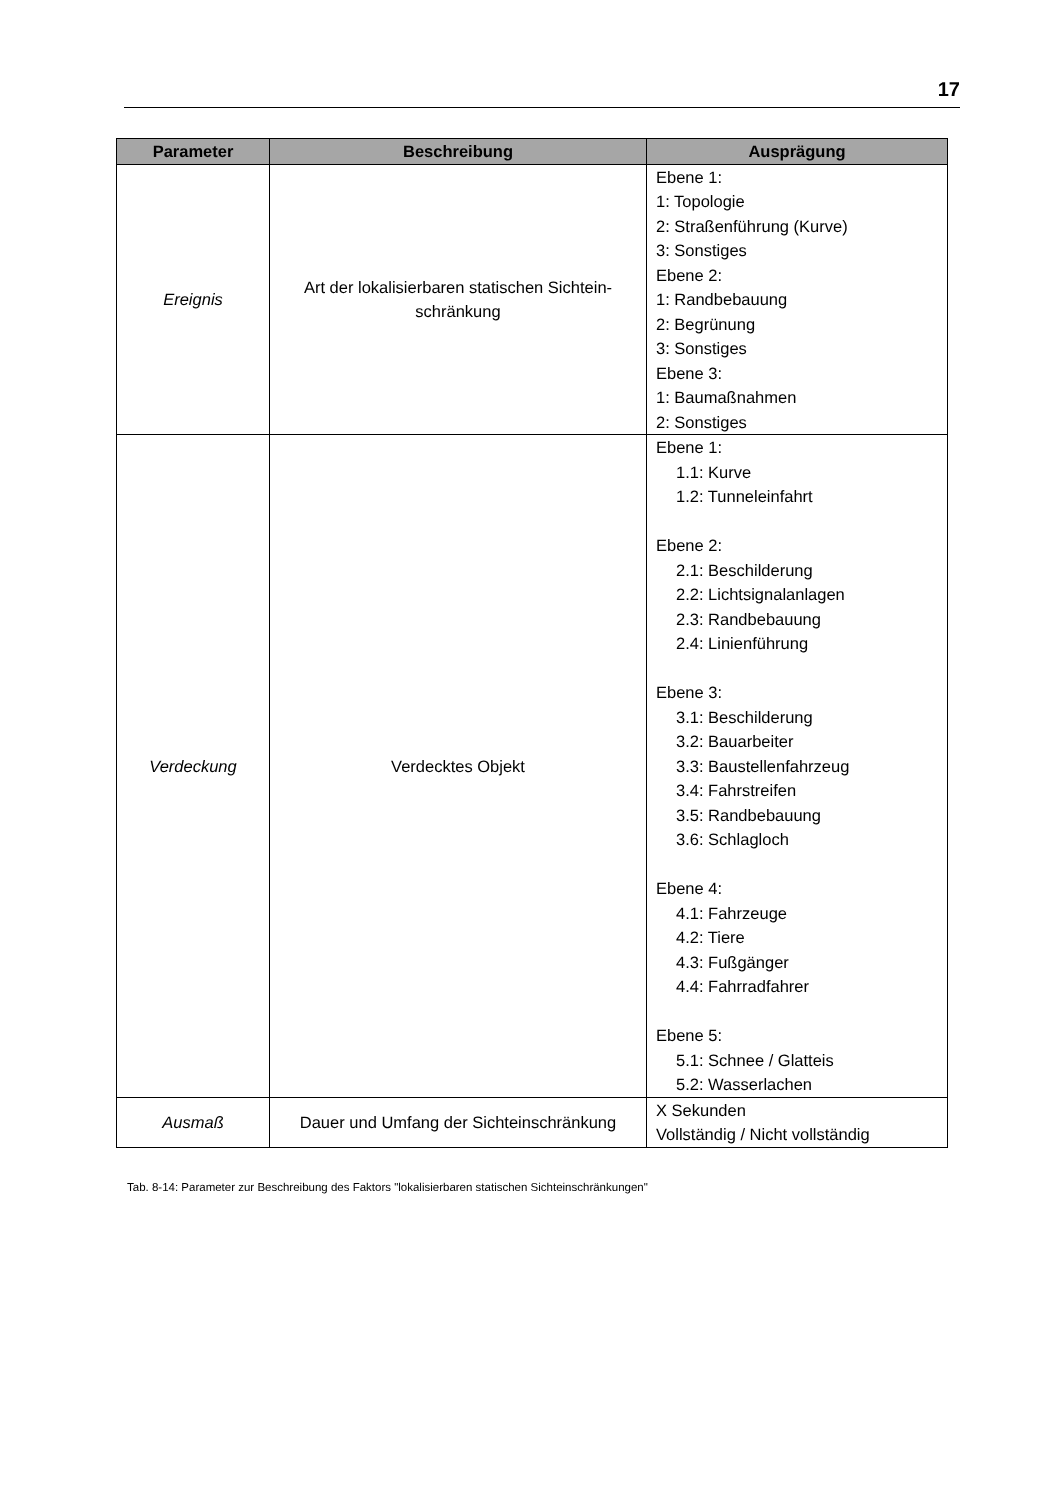17
| Parameter | Beschreibung | Ausprägung |
| --- | --- | --- |
| Ereignis | Art der lokalisierbaren statischen Sichtein- schränkung | Ebene 1: 1: Topologie 2: Straßenführung (Kurve) 3: Sonstiges Ebene 2: 1: Randbebauung 2: Begrünung 3: Sonstiges Ebene 3: 1: Baumaßnahmen 2: Sonstiges |
| Verdeckung | Verdecktes Objekt | Ebene 1: 1.1: Kurve 1.2: Tunneleinfahrt Ebene 2: 2.1: Beschilderung 2.2: Lichtsignalanlagen 2.3: Randbebauung 2.4: Linienführung Ebene 3: 3.1: Beschilderung 3.2: Bauarbeiter 3.3: Baustellenfahrzeug 3.4: Fahrstreifen 3.5: Randbebauung 3.6: Schlagloch Ebene 4: 4.1: Fahrzeuge 4.2: Tiere 4.3: Fußgänger 4.4: Fahrradfahrer Ebene 5: 5.1: Schnee / Glatteis 5.2: Wasserlachen |
| Ausmaß | Dauer und Umfang der Sichteinschränkung | X Sekunden Vollständig / Nicht vollständig |
Tab. 8-14: Parameter zur Beschreibung des Faktors "lokalisierbaren statischen Sichteinschränkungen"